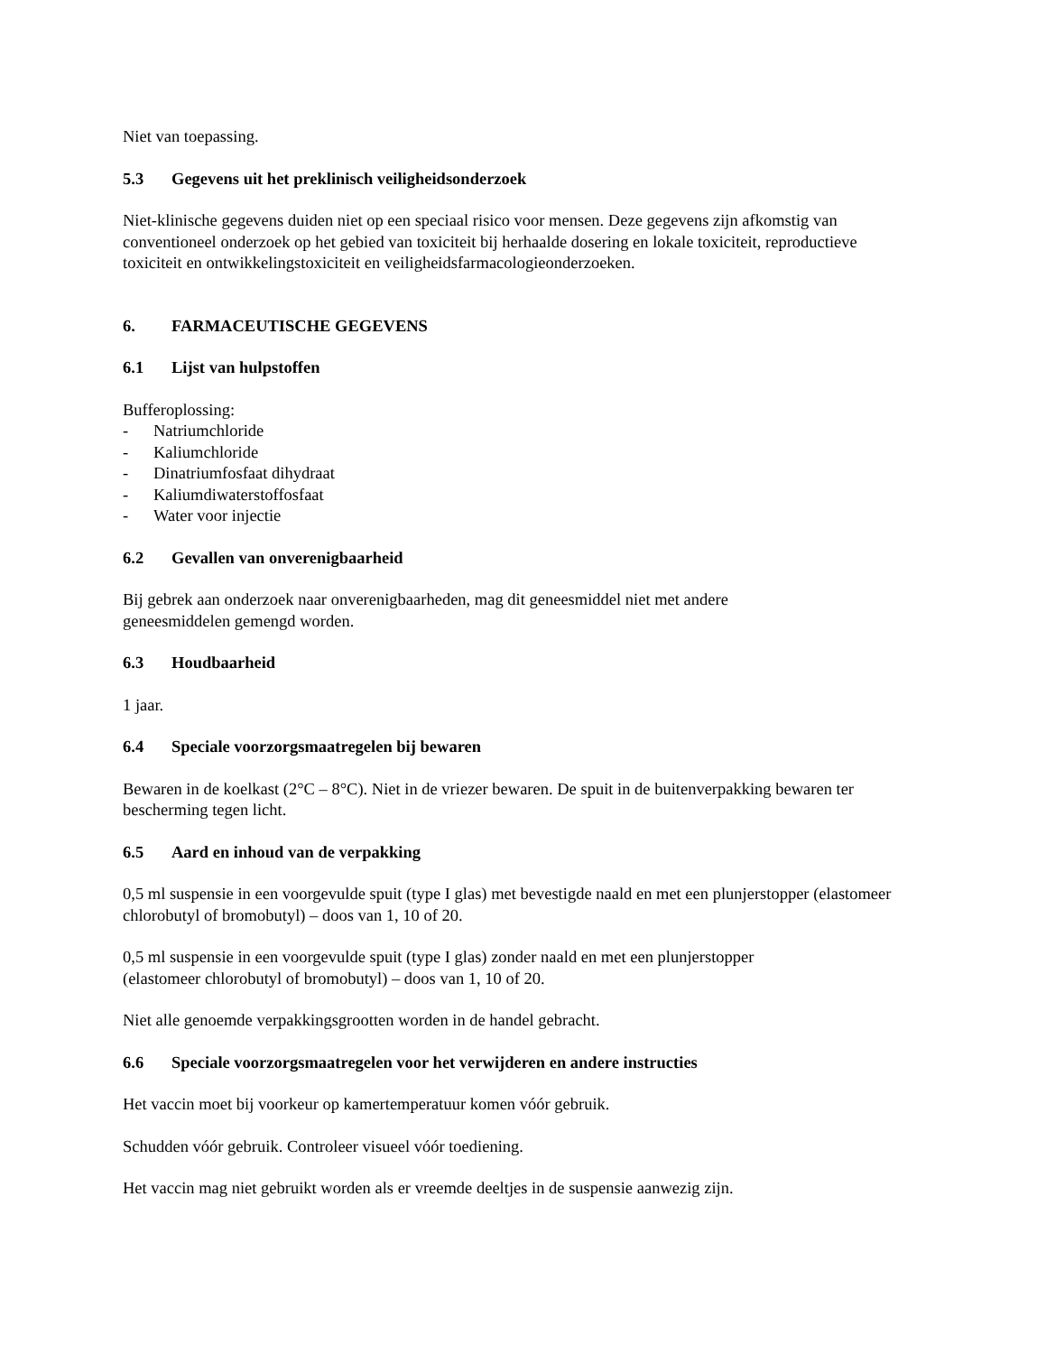Niet van toepassing.
5.3 Gegevens uit het preklinisch veiligheidsonderzoek
Niet-klinische gegevens duiden niet op een speciaal risico voor mensen. Deze gegevens zijn afkomstig van conventioneel onderzoek op het gebied van toxiciteit bij herhaalde dosering en lokale toxiciteit, reproductieve toxiciteit en ontwikkelingstoxiciteit en veiligheidsfarmacologieonderzoeken.
6. FARMACEUTISCHE GEGEVENS
6.1 Lijst van hulpstoffen
Bufferoplossing:
- Natriumchloride
- Kaliumchloride
- Dinatriumfosfaat dihydraat
- Kaliumdiwaterstoffosfaat
- Water voor injectie
6.2 Gevallen van onverenigbaarheid
Bij gebrek aan onderzoek naar onverenigbaarheden, mag dit geneesmiddel niet met andere
geneesmiddelen gemengd worden.
6.3 Houdbaarheid
1 jaar.
6.4 Speciale voorzorgsmaatregelen bij bewaren
Bewaren in de koelkast (2°C – 8°C). Niet in de vriezer bewaren. De spuit in de buitenverpakking bewaren ter bescherming tegen licht.
6.5 Aard en inhoud van de verpakking
0,5 ml suspensie in een voorgevulde spuit (type I glas) met bevestigde naald en met een plunjerstopper (elastomeer chlorobutyl of bromobutyl) – doos van 1, 10 of 20.
0,5 ml suspensie in een voorgevulde spuit (type I glas) zonder naald en met een plunjerstopper
(elastomeer chlorobutyl of bromobutyl) – doos van 1, 10 of 20.
Niet alle genoemde verpakkingsgrootten worden in de handel gebracht.
6.6 Speciale voorzorgsmaatregelen voor het verwijderen en andere instructies
Het vaccin moet bij voorkeur op kamertemperatuur komen vóór gebruik.
Schudden vóór gebruik. Controleer visueel vóór toediening.
Het vaccin mag niet gebruikt worden als er vreemde deeltjes in de suspensie aanwezig zijn.